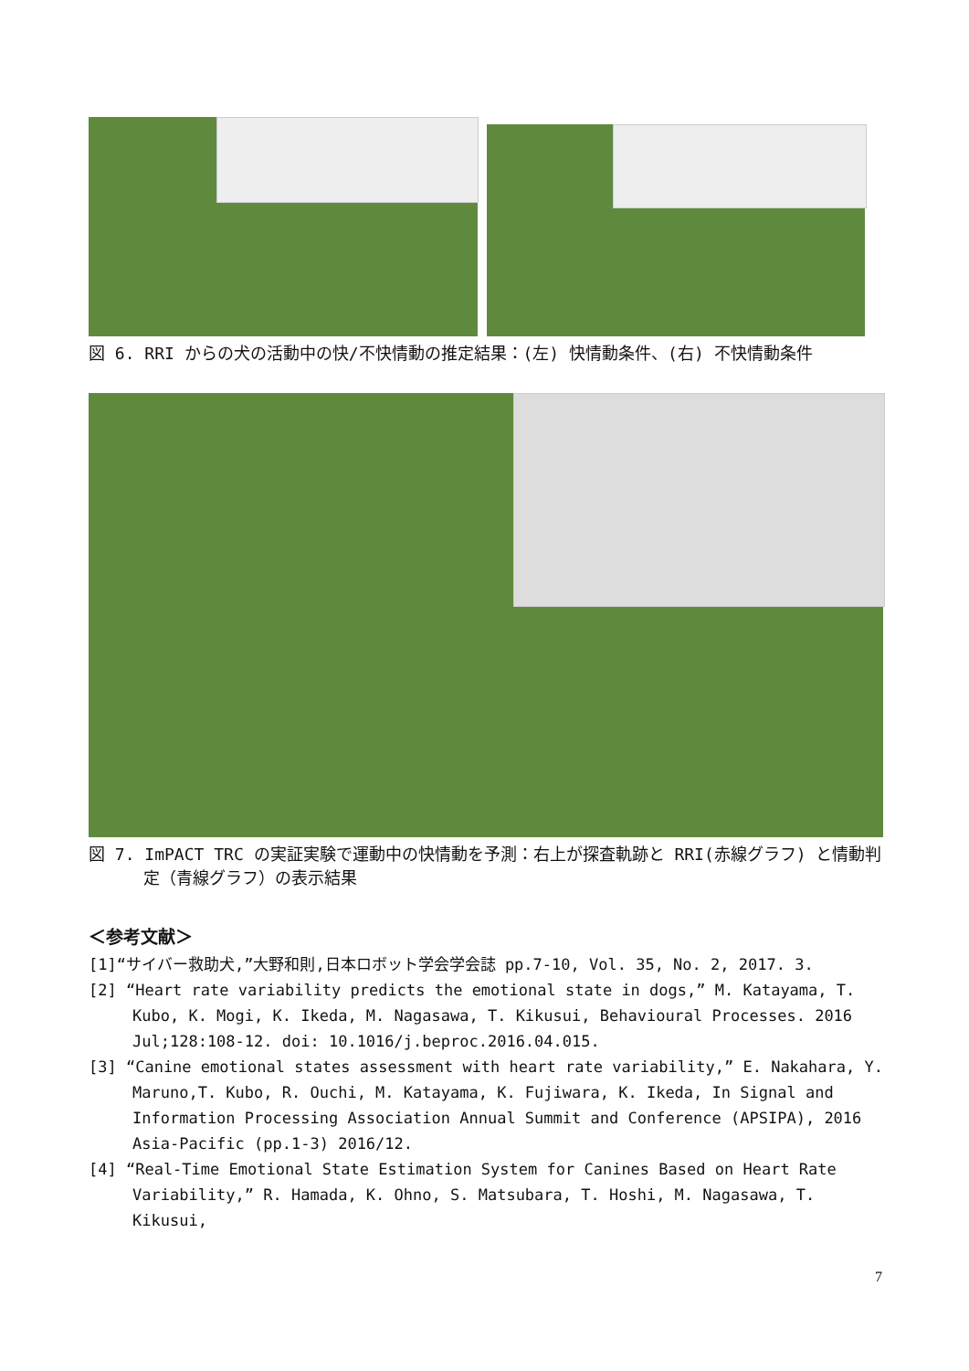図 6. RRI からの犬の活動中の快/不快情動の推定結果：(左) 快情動条件、(右) 不快情動条件
図 7. ImPACT TRC の実証実験で運動中の快情動を予測：右上が探査軌跡と RRI(赤線グラフ) と情動判定（青線グラフ）の表示結果
＜参考文献＞
[1]“サイバー救助犬,”大野和則,日本ロボット学会学会誌 pp.7-10, Vol. 35, No. 2, 2017. 3.
[2] “Heart rate variability predicts the emotional state in dogs,” M. Katayama, T. Kubo, K. Mogi, K. Ikeda, M. Nagasawa, T. Kikusui, Behavioural Processes. 2016 Jul;128:108-12. doi: 10.1016/j.beproc.2016.04.015.
[3] “Canine emotional states assessment with heart rate variability,” E. Nakahara, Y. Maruno,T. Kubo, R. Ouchi, M. Katayama, K. Fujiwara, K. Ikeda, In Signal and Information Processing Association Annual Summit and Conference (APSIPA), 2016 Asia-Pacific (pp.1-3) 2016/12.
[4] “Real-Time Emotional State Estimation System for Canines Based on Heart Rate Variability,” R. Hamada, K. Ohno, S. Matsubara, T. Hoshi, M. Nagasawa, T. Kikusui,
7